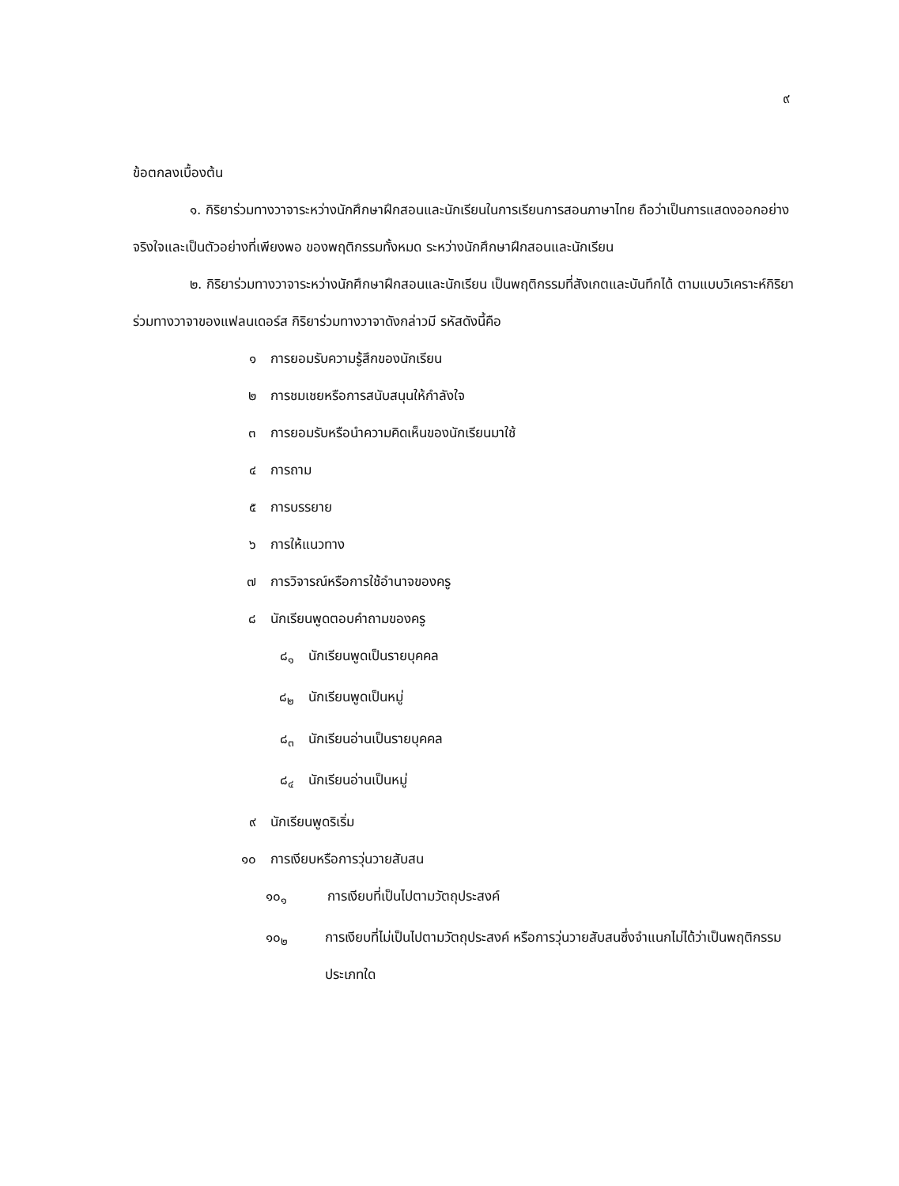๙
ข้อตกลงเบื้องต้น
๑. กิริยาร่วมทางวาจาระหว่างนักศึกษาฝึกสอนและนักเรียนในการเรียนการสอนภาษาไทย ถือว่าเป็นการแสดงออกอย่างจริงใจและเป็นตัวอย่างที่เพียงพอ ของพฤติกรรมทั้งหมด ระหว่างนักศึกษาฝึกสอนและนักเรียน
๒. กิริยาร่วมทางวาจาระหว่างนักศึกษาฝึกสอนและนักเรียน เป็นพฤติกรรมที่สังเกตและบันทึกได้ ตามแบบวิเคราะห์กิริยาร่วมทางวาจาของแฟลนเดอร์ส กิริยาร่วมทางวาจาดังกล่าวมี รหัสดังนี้คือ
๑ การยอมรับความรู้สึกของนักเรียน
๒ การชมเชยหรือการสนับสนุนให้กำลังใจ
๓ การยอมรับหรือนำความคิดเห็นของนักเรียนมาใช้
๔ การถาม
๕ การบรรยาย
๖ การให้แนวทาง
๗ การวิจารณ์หรือการใช้อำนาจของครู
๘ นักเรียนพูดตอบคำถามของครู
๘<sub>๑</sub> นักเรียนพูดเป็นรายบุคคล
๘<sub>๒</sub> นักเรียนพูดเป็นหมู่
๘<sub>๓</sub> นักเรียนอ่านเป็นรายบุคคล
๘<sub>๔</sub> นักเรียนอ่านเป็นหมู่
๙ นักเรียนพูดริเริ่ม
๑๐ การเงียบหรือการวุ่นวายสับสน
๑๐<sub>๑</sub> การเงียบที่เป็นไปตามวัตถุประสงค์
๑๐<sub>๒</sub> การเงียบที่ไม่เป็นไปตามวัตถุประสงค์ หรือการวุ่นวายสับสนซึ่งจำแนกไม่ได้ว่าเป็นพฤติกรรมประเภทใด